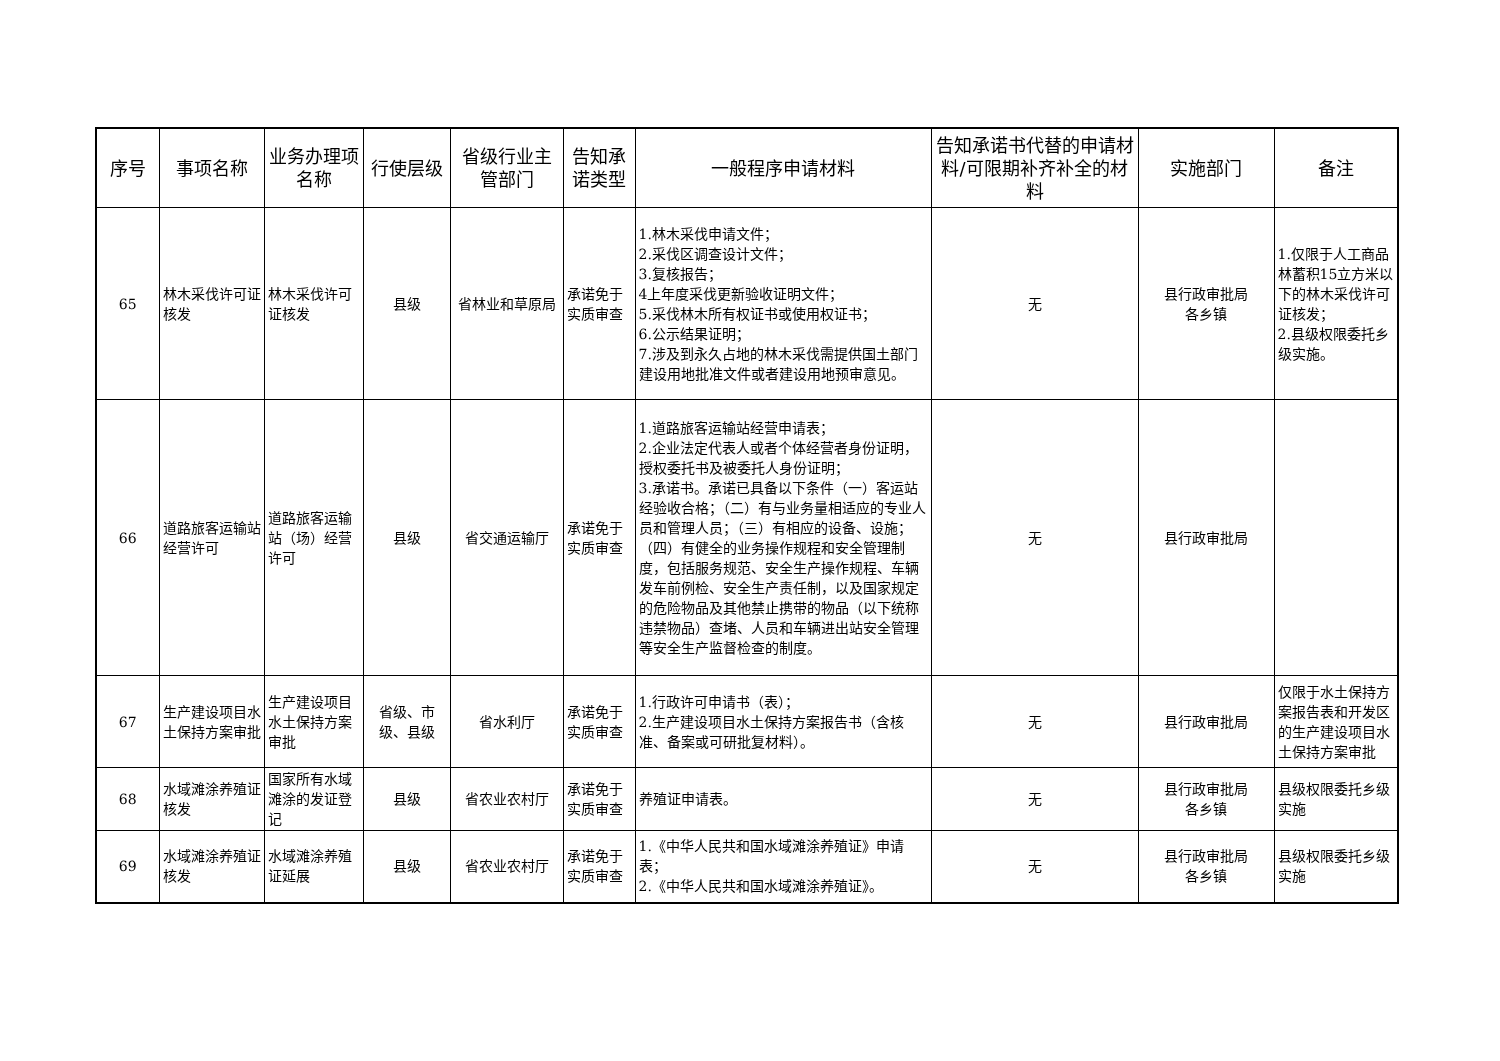| 序号 | 事项名称 | 业务办理项名称 | 行使层级 | 省级行业主管部门 | 告知承诺类型 | 一般程序申请材料 | 告知承诺书代替的申请材料/可限期补齐补全的材料 | 实施部门 | 备注 |
| --- | --- | --- | --- | --- | --- | --- | --- | --- | --- |
| 65 | 林木采伐许可证核发 | 林木采伐许可证核发 | 县级 | 省林业和草原局 | 承诺免于实质审查 | 1.林木采伐申请文件； 2.采伐区调查设计文件； 3.复核报告； 4上年度采伐更新验收证明文件； 5.采伐林木所有权证书或使用权证书； 6.公示结果证明； 7.涉及到永久占地的林木采伐需提供国土部门建设用地批准文件或者建设用地预审意见。 | 无 | 县行政审批局 各乡镇 | 1.仅限于人工商品林蓄积15立方米以下的林木采伐许可证核发； 2.县级权限委托乡级实施。 |
| 66 | 道路旅客运输站经营许可 | 道路旅客运输站（场）经营许可 | 县级 | 省交通运输厅 | 承诺免于实质审查 | 1.道路旅客运输站经营申请表； 2.企业法定代表人或者个体经营者身份证明，授权委托书及被委托人身份证明； 3.承诺书。承诺已具备以下条件（一）客运站经验收合格；（二）有与业务量相适应的专业人员和管理人员；（三）有相应的设备、设施；（四）有健全的业务操作规程和安全管理制度，包括服务规范、安全生产操作规程、车辆发车前例检、安全生产责任制，以及国家规定的危险物品及其他禁止携带的物品（以下统称违禁物品）查堵、人员和车辆进出站安全管理等安全生产监督检查的制度。 | 无 | 县行政审批局 | |
| 67 | 生产建设项目水土保持方案审批 | 生产建设项目水土保持方案审批 | 省级、市级、县级 | 省水利厅 | 承诺免于实质审查 | 1.行政许可申请书（表）； 2.生产建设项目水土保持方案报告书（含核准、备案或可研批复材料）。 | 无 | 县行政审批局 | 仅限于水土保持方案报告表和开发区的生产建设项目水土保持方案审批 |
| 68 | 水域滩涂养殖证核发 | 国家所有水域滩涂的发证登记 | 县级 | 省农业农村厅 | 承诺免于实质审查 | 养殖证申请表。 | 无 | 县行政审批局 各乡镇 | 县级权限委托乡级实施 |
| 69 | 水域滩涂养殖证核发 | 水域滩涂养殖证延展 | 县级 | 省农业农村厅 | 承诺免于实质审查 | 1.《中华人民共和国水域滩涂养殖证》申请表； 2.《中华人民共和国水域滩涂养殖证》。 | 无 | 县行政审批局 各乡镇 | 县级权限委托乡级实施 |